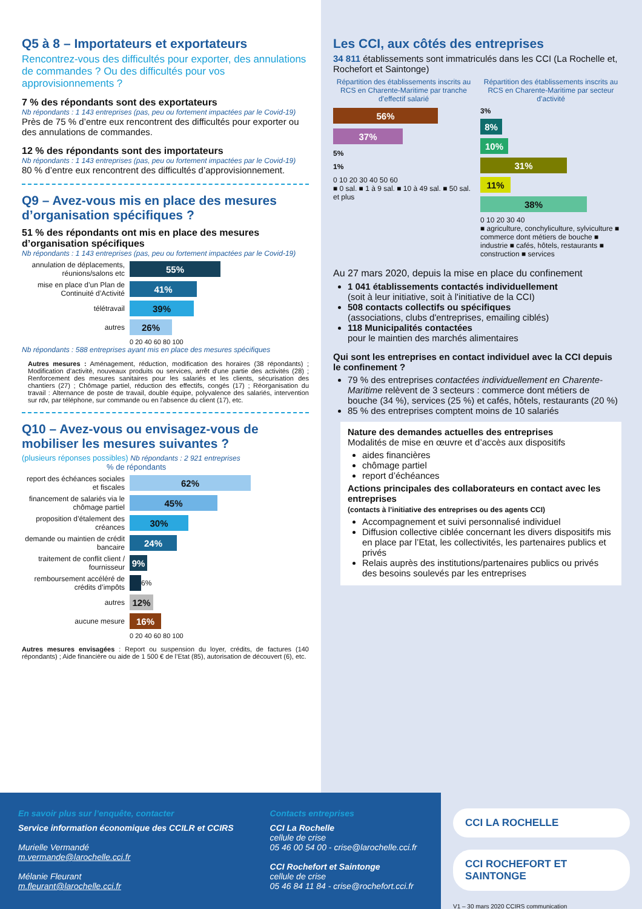Q5 à 8 – Importateurs et exportateurs
Rencontrez-vous des difficultés pour exporter, des annulations de commandes ? Ou des difficultés pour vos approvisionnements ?
7 % des répondants sont des exportateurs
Nb répondants : 1 143 entreprises (pas, peu ou fortement impactées par le Covid-19)
Près de 75 % d’entre eux rencontrent des difficultés pour exporter ou des annulations de commandes.
12 % des répondants sont des importateurs
Nb répondants : 1 143 entreprises (pas, peu ou fortement impactées par le Covid-19)
80 % d’entre eux rencontrent des difficultés d’approvisionnement.
Q9 – Avez-vous mis en place des mesures d’organisation spécifiques ?
51 % des répondants ont mis en place des mesures d’organisation spécifiques
Nb répondants : 1 143 entreprises (pas, peu ou fortement impactées par le Covid-19)
annulation de déplacements, réunions/salons etc
55%
mise en place d’un Plan de Continuité d’Activité
41%
télétravail
39%
autres
26%
0 20 40 60 80 100
Nb répondants : 588 entreprises ayant mis en place des mesures spécifiques
Autres mesures : Aménagement, réduction, modification des horaires (38 répondants) ; Modification d’activité, nouveaux produits ou services, arrêt d'une partie des activités (28) ; Renforcement des mesures sanitaires pour les salariés et les clients, sécurisation des chantiers (27) ; Chômage partiel, réduction des effectifs, congés (17) ; Réorganisation du travail : Alternance de poste de travail, double équipe, polyvalence des salariés, intervention sur rdv, par téléphone, sur commande ou en l'absence du client (17), etc.
Q10 – Avez-vous ou envisagez-vous de mobiliser les mesures suivantes ?
(plusieurs réponses possibles) Nb répondants : 2 921 entreprises
% de répondants
report des échéances sociales et fiscales
62%
financement de salariés via le chômage partiel
45%
proposition d’étalement des créances
30%
demande ou maintien de crédit bancaire
24%
traitement de conflit client / fournisseur
9%
remboursement accéléré de crédits d’impôts
6%
autres
12%
aucune mesure
16%
0 20 40 60 80 100
Autres mesures envisagées : Report ou suspension du loyer, crédits, de factures (140 répondants) ; Aide financière ou aide de 1 500 € de l’Etat (85), autorisation de découvert (6), etc.
Les CCI, aux côtés des entreprises
34 811 établissements sont immatriculés dans les CCI (La Rochelle et, Rochefort et Saintonge)
Répartition des établissements inscrits au RCS en Charente-Maritime par tranche d’effectif salarié
56%
37%
5%
1%
0 10 20 30 40 50 60
■ 0 sal. ■ 1 à 9 sal. ■ 10 à 49 sal. ■ 50 sal. et plus
Répartition des établissements inscrits au RCS en Charente-Maritime par secteur d’activité
3%
8%
10%
31%
11%
38%
0 10 20 30 40
■ agriculture, conchyliculture, sylviculture ■ commerce dont métiers de bouche ■ industrie ■ cafés, hôtels, restaurants ■ construction ■ services
Au 27 mars 2020, depuis la mise en place du confinement
1 041 établissements contactés individuellement
(soit à leur initiative, soit à l'initiative de la CCI)
508 contacts collectifs ou spécifiques
(associations, clubs d'entreprises, emailing ciblés)
118 Municipalités contactées
pour le maintien des marchés alimentaires
Qui sont les entreprises en contact individuel avec la CCI depuis le confinement ?
79 % des entreprises contactées individuellement en Charente-Maritime relèvent de 3 secteurs : commerce dont métiers de bouche (34 %), services (25 %) et cafés, hôtels, restaurants (20 %)
85 % des entreprises comptent moins de 10 salariés
Nature des demandes actuelles des entreprises
Modalités de mise en œuvre et d’accès aux dispositifs
aides financières
chômage partiel
report d’échéances
Actions principales des collaborateurs en contact avec les entreprises
(contacts à l’initiative des entreprises ou des agents CCI)
Accompagnement et suivi personnalisé individuel
Diffusion collective ciblée concernant les divers dispositifs mis en place par l’Etat, les collectivités, les partenaires publics et privés
Relais auprès des institutions/partenaires publics ou privés des besoins soulevés par les entreprises
En savoir plus sur l’enquête, contacter
Service information économique des CCILR et CCIRS
Murielle Vermandé
m.vermande@larochelle.cci.fr
Mélanie Fleurant
m.fleurant@larochelle.cci.fr
Contacts entreprises
CCI La Rochelle
cellule de crise
05 46 00 54 00 - crise@larochelle.cci.fr
CCI Rochefort et Saintonge
cellule de crise
05 46 84 11 84 - crise@rochefort.cci.fr
CCI LA ROCHELLE
CCI ROCHEFORT ET SAINTONGE
V1 – 30 mars 2020 CCIRS communication